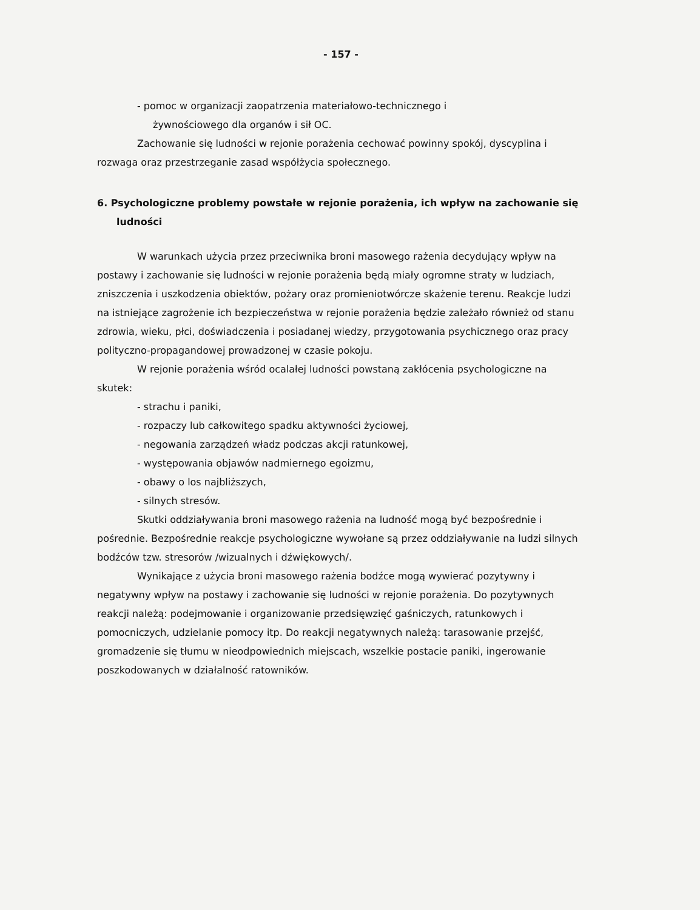- 157 -
- pomoc w organizacji zaopatrzenia materiałowo-technicznego i
żywnościowego dla organów i sił OC.
Zachowanie się ludności w rejonie porażenia cechować powinny spokój, dyscyplina i rozwaga oraz przestrzeganie zasad współżycia społecznego.
6. Psychologiczne problemy powstałe w rejonie porażenia, ich wpływ na zachowanie się ludności
W warunkach użycia przez przeciwnika broni masowego rażenia decydujący wpływ na postawy i zachowanie się ludności w rejonie porażenia będą miały ogromne straty w ludziach, zniszczenia i uszkodzenia obiektów, pożary oraz promieniotwórcze skażenie terenu. Reakcje ludzi na istniejące zagrożenie ich bezpieczeństwa w rejonie porażenia będzie zależało również od stanu zdrowia, wieku, płci, doświadczenia i posiadanej wiedzy, przygotowania psychicznego oraz pracy polityczno-propagandowej prowadzonej w czasie pokoju.
W rejonie porażenia wśród ocalałej ludności powstaną zakłócenia psychologiczne na skutek:
- strachu i paniki,
- rozpaczy lub całkowitego spadku aktywności życiowej,
- negowania zarządzeń władz podczas akcji ratunkowej,
- występowania objawów nadmiernego egoizmu,
- obawy o los najbliższych,
- silnych stresów.
Skutki oddziaływania broni masowego rażenia na ludność mogą być bezpośrednie i pośrednie. Bezpośrednie reakcje psychologiczne wywołane są przez oddziaływanie na ludzi silnych bodźców tzw. stresorów /wizualnych i dźwiękowych/.
Wynikające z użycia broni masowego rażenia bodźce mogą wywierać pozytywny i negatywny wpływ na postawy i zachowanie się ludności w rejonie porażenia. Do pozytywnych reakcji należą: podejmowanie i organizowanie przedsięwzięć gaśniczych, ratunkowych i pomocniczych, udzielanie pomocy itp. Do reakcji negatywnych należą: tarasowanie przejść, gromadzenie się tłumu w nieodpowiednich miejscach, wszelkie postacie paniki, ingerowanie poszkodowanych w działalność ratowników.